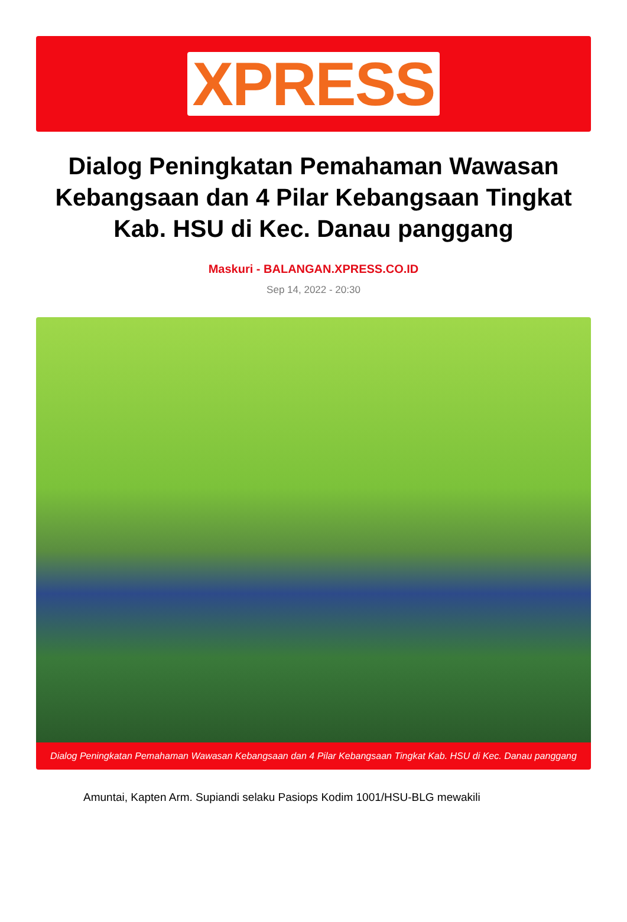XPRESS
Dialog Peningkatan Pemahaman Wawasan Kebangsaan dan 4 Pilar Kebangsaan Tingkat Kab. HSU di Kec. Danau panggang
Maskuri - BALANGAN.XPRESS.CO.ID
Sep 14, 2022 - 20:30
Dialog Peningkatan Pemahaman Wawasan Kebangsaan dan 4 Pilar Kebangsaan Tingkat Kab. HSU di Kec. Danau panggang
Amuntai, Kapten Arm. Supiandi selaku Pasiops Kodim 1001/HSU-BLG mewakili